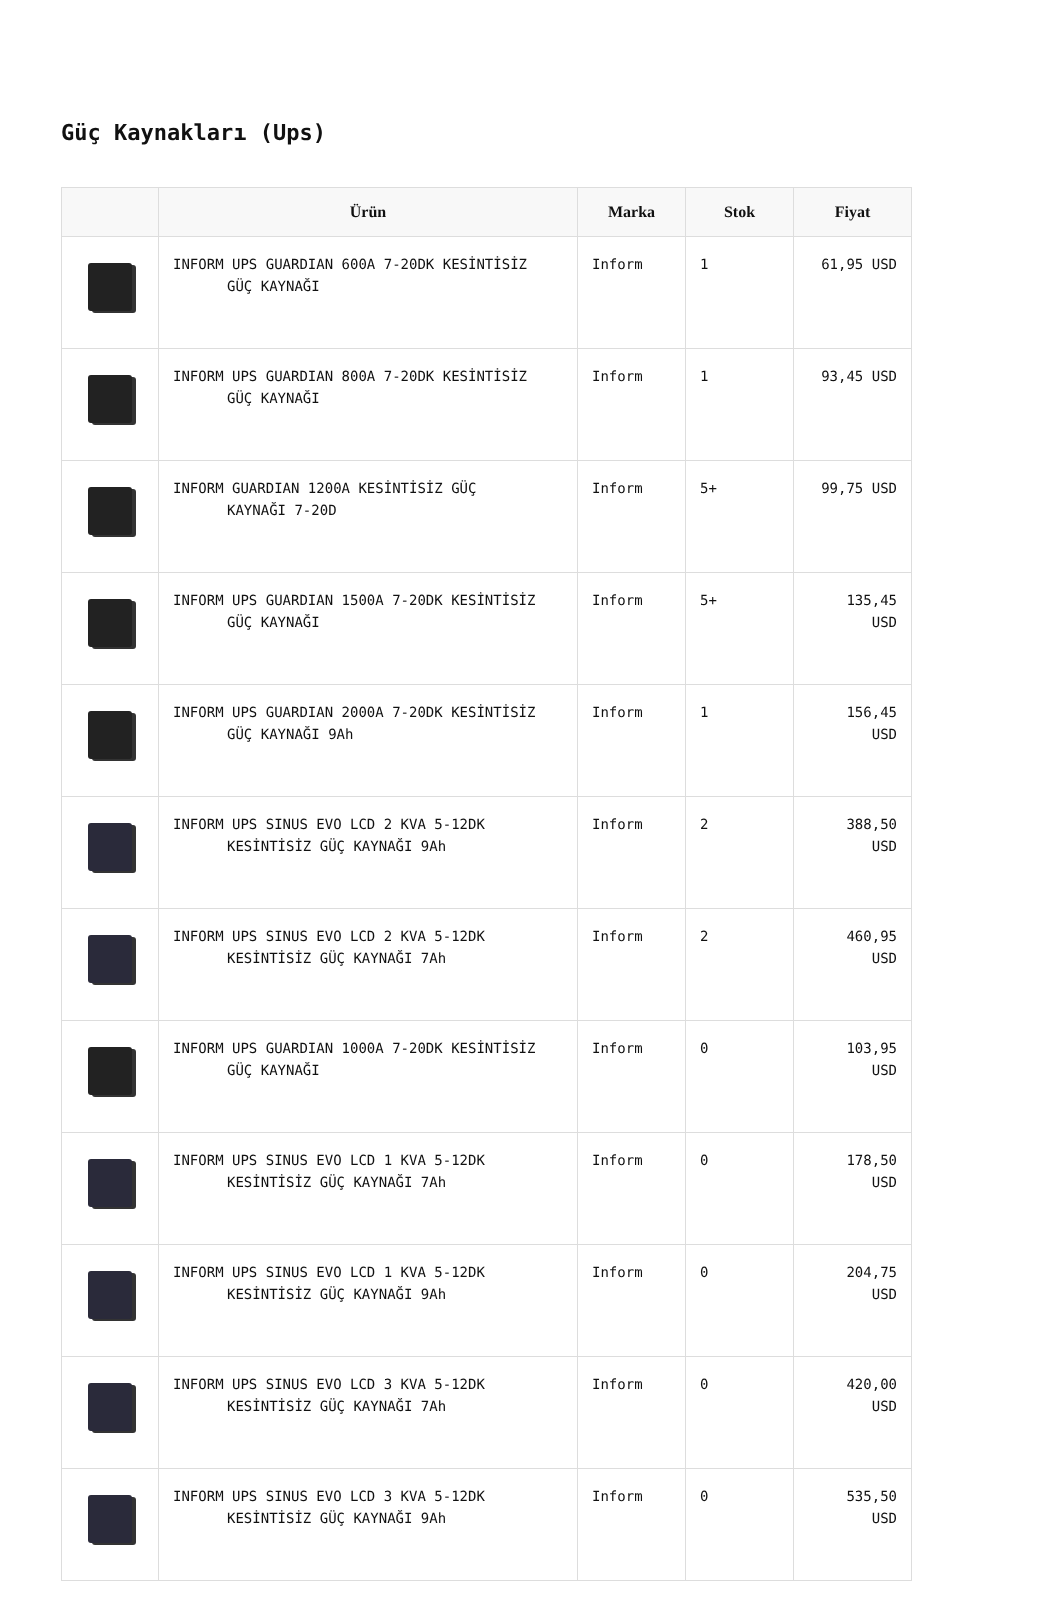Güç Kaynakları (Ups)
| | Ürün | Marka | Stok | Fiyat |
| --- | --- | --- | --- | --- |
| | INFORM UPS GUARDIAN 600A 7-20DK KESİNTİSİZ GÜÇ KAYNAĞI | Inform | 1 | 61,95 USD |
| | INFORM UPS GUARDIAN 800A 7-20DK KESİNTİSİZ GÜÇ KAYNAĞI | Inform | 1 | 93,45 USD |
| | INFORM GUARDIAN 1200A KESİNTİSİZ GÜÇ KAYNAĞI 7-20D | Inform | 5+ | 99,75 USD |
| | INFORM UPS GUARDIAN 1500A 7-20DK KESİNTİSİZ GÜÇ KAYNAĞI | Inform | 5+ | 135,45 USD |
| | INFORM UPS GUARDIAN 2000A 7-20DK KESİNTİSİZ GÜÇ KAYNAĞI 9Ah | Inform | 1 | 156,45 USD |
| | INFORM UPS SINUS EVO LCD 2 KVA 5-12DK KESİNTİSİZ GÜÇ KAYNAĞI 9Ah | Inform | 2 | 388,50 USD |
| | INFORM UPS SINUS EVO LCD 2 KVA 5-12DK KESİNTİSİZ GÜÇ KAYNAĞI 7Ah | Inform | 2 | 460,95 USD |
| | INFORM UPS GUARDIAN 1000A 7-20DK KESİNTİSİZ GÜÇ KAYNAĞI | Inform | 0 | 103,95 USD |
| | INFORM UPS SINUS EVO LCD 1 KVA 5-12DK KESİNTİSİZ GÜÇ KAYNAĞI 7Ah | Inform | 0 | 178,50 USD |
| | INFORM UPS SINUS EVO LCD 1 KVA 5-12DK KESİNTİSİZ GÜÇ KAYNAĞI 9Ah | Inform | 0 | 204,75 USD |
| | INFORM UPS SINUS EVO LCD 3 KVA 5-12DK KESİNTİSİZ GÜÇ KAYNAĞI 7Ah | Inform | 0 | 420,00 USD |
| | INFORM UPS SINUS EVO LCD 3 KVA 5-12DK KESİNTİSİZ GÜÇ KAYNAĞI 9Ah | Inform | 0 | 535,50 USD |